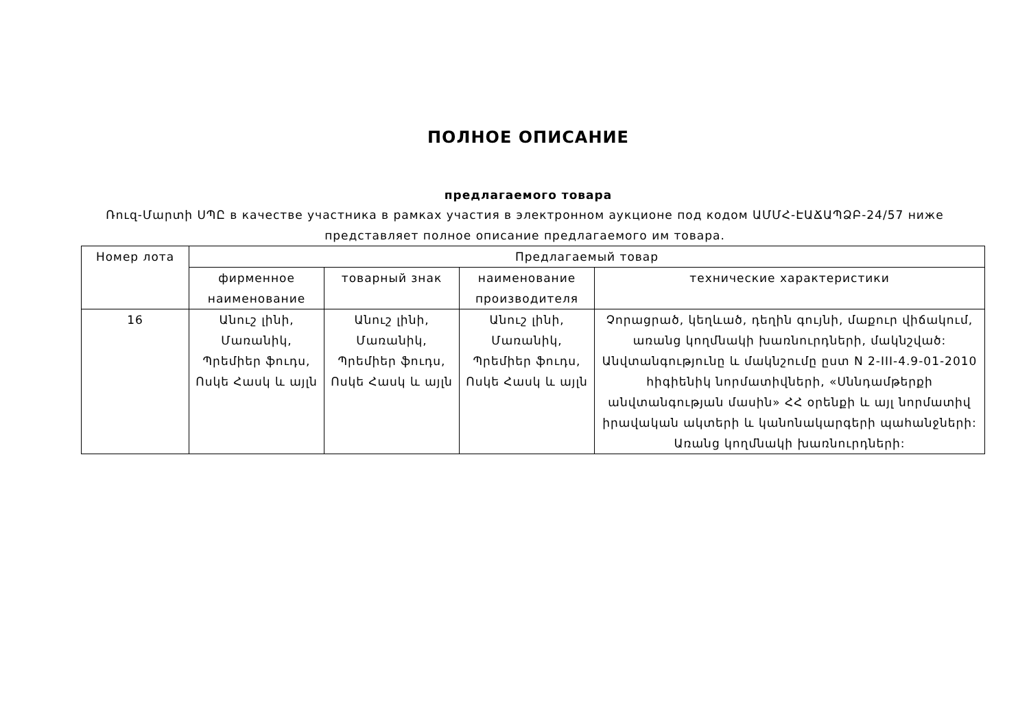ПОЛНОЕ ОПИСАНИЕ
предлагаемого товара
Ռուզ-Մարտի ՍՊԸ в качестве участника в рамках участия в электронном аукционе под кодом ԱՄՄՀ-ԷԱՃԱՊՁԲ-24/57 ниже представляет полное описание предлагаемого им товара.
| Номер лота | Предлагаемый товар | | | |
| --- | --- | --- | --- | --- |
| | фирменное наименование | товарный знак | наименование производителя | технические характеристики |
| 16 | Անուշ լինի, Մառանիկ, Պրեմիեր ֆուդս, Ոսկե Հասկ և այլն | Անուշ լինի, Մառանիկ, Պրեմիեր ֆուդս, Ոսկե Հասկ և այլն | Անուշ լինի, Մառանիկ, Պրեմիեր ֆուդս, Ոսկե Հասկ և այլն | Չորացրած, կեղևած, դեղին գույնի, մաքուր վիճակում, առանց կողմնակի խառնուրդների, մակնշված: Անվտանգությունը և մակնշումը ըստ N 2-III-4.9-01-2010 հիգիենիկ նորմատիվների, «Սննդամթերքի անվտանգության մասին» ՀՀ օրենքի և այլ նորմատիվ իրավական ակտերի և կանոնակարգերի պահանջների: Առանց կողմնակի խառնուրդների: |